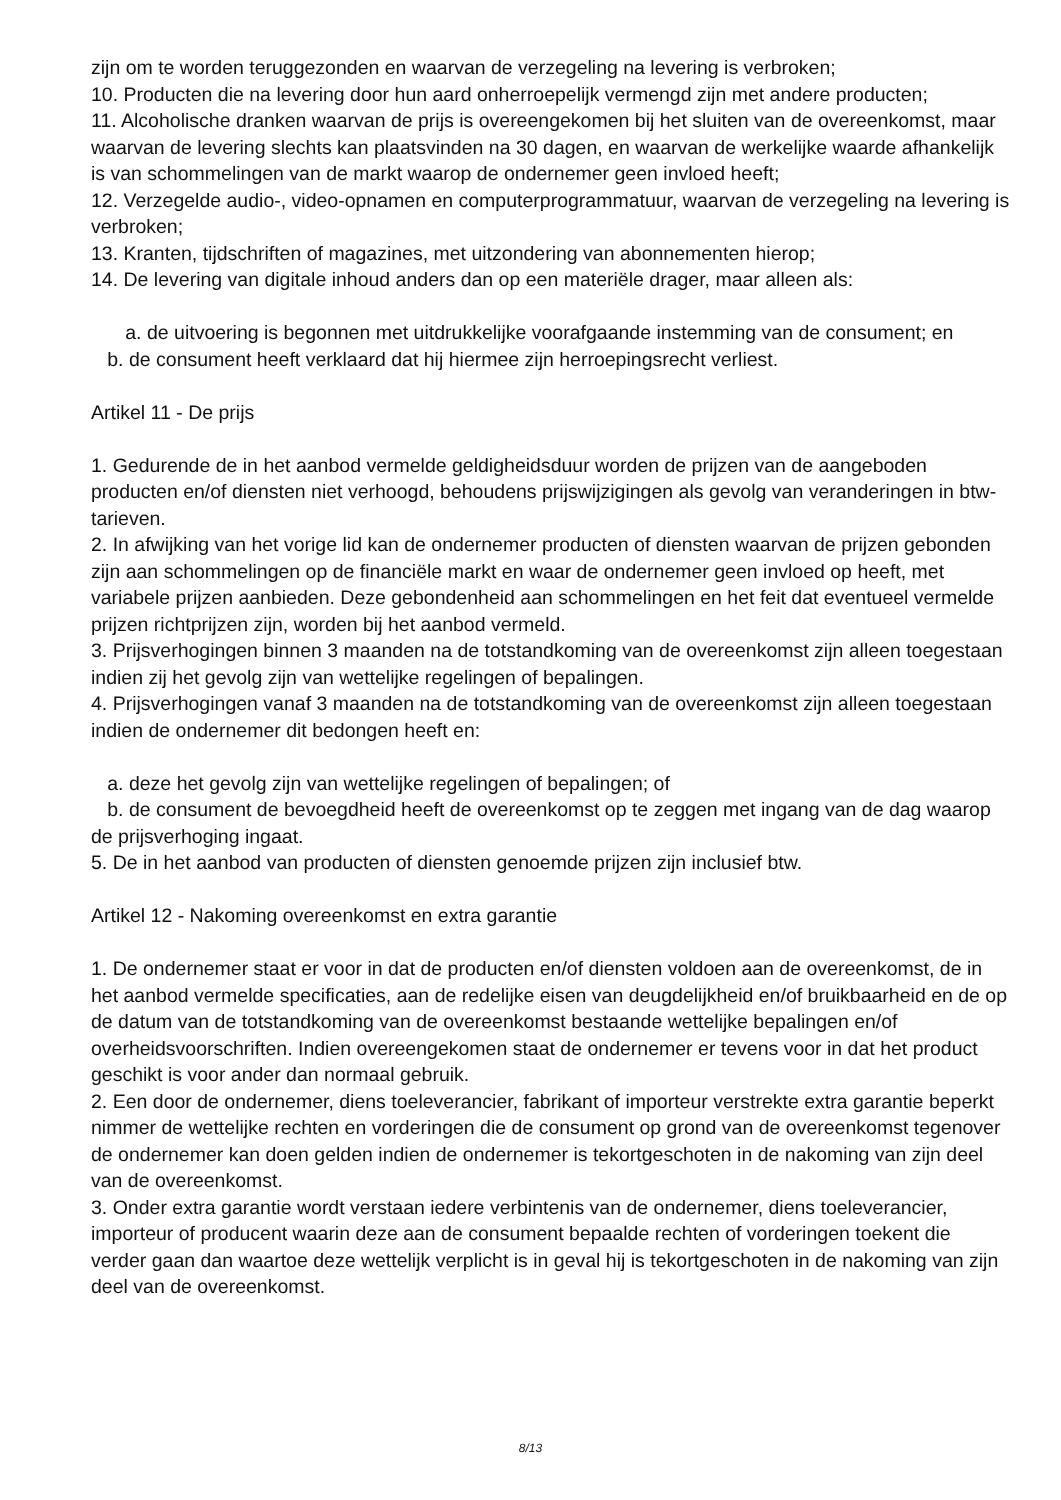zijn om te worden teruggezonden en waarvan de verzegeling na levering is verbroken;
10. Producten die na levering door hun aard onherroepelijk vermengd zijn met andere producten;
11. Alcoholische dranken waarvan de prijs is overeengekomen bij het sluiten van de overeenkomst, maar waarvan de levering slechts kan plaatsvinden na 30 dagen, en waarvan de werkelijke waarde afhankelijk is van schommelingen van de markt waarop de ondernemer geen invloed heeft;
12. Verzegelde audio-, video-opnamen en computerprogrammatuur, waarvan de verzegeling na levering is verbroken;
13. Kranten, tijdschriften of magazines, met uitzondering van abonnementen hierop;
14. De levering van digitale inhoud anders dan op een materiële drager, maar alleen als:
a. de uitvoering is begonnen met uitdrukkelijke voorafgaande instemming van de consument; en
b. de consument heeft verklaard dat hij hiermee zijn herroepingsrecht verliest.
Artikel 11 - De prijs
1. Gedurende de in het aanbod vermelde geldigheidsduur worden de prijzen van de aangeboden producten en/of diensten niet verhoogd, behoudens prijswijzigingen als gevolg van veranderingen in btw-tarieven.
2. In afwijking van het vorige lid kan de ondernemer producten of diensten waarvan de prijzen gebonden zijn aan schommelingen op de financiële markt en waar de ondernemer geen invloed op heeft, met variabele prijzen aanbieden. Deze gebondenheid aan schommelingen en het feit dat eventueel vermelde prijzen richtprijzen zijn, worden bij het aanbod vermeld.
3. Prijsverhogingen binnen 3 maanden na de totstandkoming van de overeenkomst zijn alleen toegestaan indien zij het gevolg zijn van wettelijke regelingen of bepalingen.
4. Prijsverhogingen vanaf 3 maanden na de totstandkoming van de overeenkomst zijn alleen toegestaan indien de ondernemer dit bedongen heeft en:
a. deze het gevolg zijn van wettelijke regelingen of bepalingen; of
b. de consument de bevoegdheid heeft de overeenkomst op te zeggen met ingang van de dag waarop de prijsverhoging ingaat.
5. De in het aanbod van producten of diensten genoemde prijzen zijn inclusief btw.
Artikel 12 - Nakoming overeenkomst en extra garantie
1. De ondernemer staat er voor in dat de producten en/of diensten voldoen aan de overeenkomst, de in het aanbod vermelde specificaties, aan de redelijke eisen van deugdelijkheid en/of bruikbaarheid en de op de datum van de totstandkoming van de overeenkomst bestaande wettelijke bepalingen en/of overheidsvoorschriften. Indien overeengekomen staat de ondernemer er tevens voor in dat het product geschikt is voor ander dan normaal gebruik.
2. Een door de ondernemer, diens toeleverancier, fabrikant of importeur verstrekte extra garantie beperkt nimmer de wettelijke rechten en vorderingen die de consument op grond van de overeenkomst tegenover de ondernemer kan doen gelden indien de ondernemer is tekortgeschoten in de nakoming van zijn deel van de overeenkomst.
3. Onder extra garantie wordt verstaan iedere verbintenis van de ondernemer, diens toeleverancier, importeur of producent waarin deze aan de consument bepaalde rechten of vorderingen toekent die verder gaan dan waartoe deze wettelijk verplicht is in geval hij is tekortgeschoten in de nakoming van zijn deel van de overeenkomst.
8/13